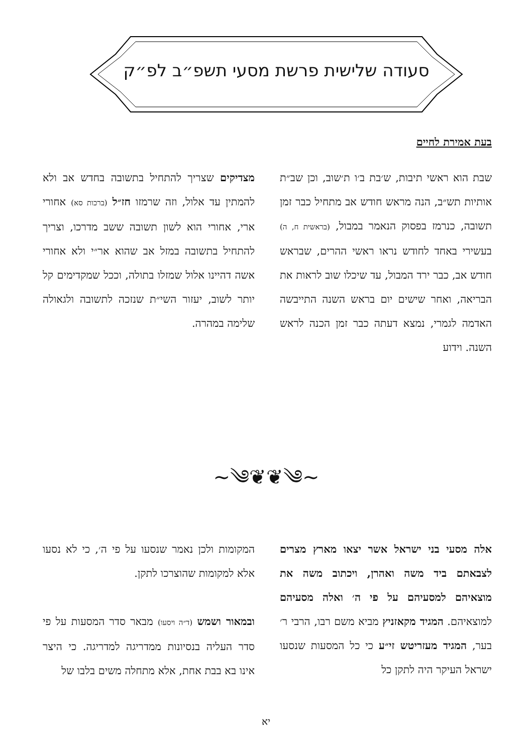סעודה שלישית פרשת מסעי תשפ״ב לפ״ק
בעת אמירת לחיים
שבת הוא ראשי תיבות, ש׳בת ב׳ו ת׳שוב, וכן שב״ת אותיות תש״ב, הנה מראש חודש אב מתחיל כבר זמן תשובה, כנרמז בפסוק הנאמר במבול, (בראשית ח, ה) בעשירי באחד לחודש נראו ראשי ההרים, שבראש חודש אב, כבר ירד המבול, עד שיכלו שוב לראות את הבריאה, ואחר שישים יום בראש השנה התייבשה האדמה לגמרי, נמצא דעתה כבר זמן הכנה לראש השנה. וידוע
מצדיקים שצריך להתחיל בתשובה בחדש אב ולא להמתין עד אלול, וזה שרמזו חז״ל (ברכות סא) אחורי ארי, אחורי הוא לשון תשובה ששב מדרכו, וצריך להתחיל בתשובה במזל אב שהוא אר״י ולא אחורי אשה דהיינו אלול שמזלו בתולה, וככל שמקדימים קל יותר לשוב, יעזור השי״ת שנזכה לתשובה ולגאולה שלימה במהרה.
~༄❦❦༄~
אלה מסעי בני ישראל אשר יצאו מארץ מצרים לצבאתם ביד משה ואהרן, ויכתוב משה את מוצאיהם למסעיהם על פי ה׳ ואלה מסעיהם למוצאיהם. המגיד מקאזניץ מביא משם רבו, הרבי ר׳ בער, המגיד מעזריטש זי״ע כי כל המסעות שנסעו ישראל העיקר היה לתקן כל
המקומות ולכן נאמר שנסעו על פי ה׳, כי לא נסעו אלא למקומות שהוצרכו לתקן.
ובמאור ושמש (ד״ה ויסעו) מבאר סדר המסעות על פי סדר העליה בנסיונות ממדריגה למדריגה. כי היצר אינו בא בבת אחת, אלא מתחלה משים בלבו של
יא